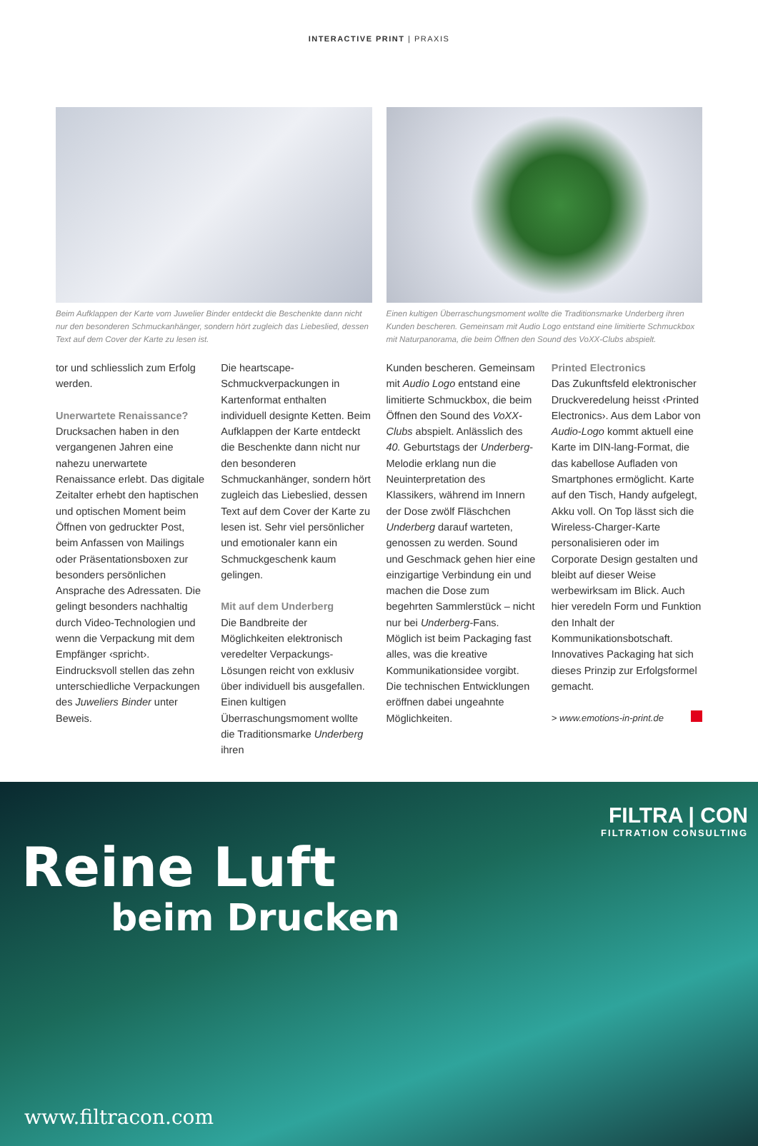INTERACTIVE PRINT | PRAXIS
Beim Aufklappen der Karte vom Juwelier Binder entdeckt die Beschenkte dann nicht nur den besonderen Schmuckanhänger, sondern hört zugleich das Liebeslied, dessen Text auf dem Cover der Karte zu lesen ist.
Einen kultigen Überraschungsmoment wollte die Traditionsmarke Underberg ihren Kunden bescheren. Gemeinsam mit Audio Logo entstand eine limitierte Schmuckbox mit Naturpanorama, die beim Öffnen den Sound des VoXX-Clubs abspielt.
tor und schliesslich zum Erfolg werden.
Unerwartete Renaissance?
Drucksachen haben in den vergangenen Jahren eine nahezu unerwartete Renaissance erlebt. Das digitale Zeitalter erhebt den haptischen und optischen Moment beim Öffnen von gedruckter Post, beim Anfassen von Mailings oder Präsentationsboxen zur besonders persönlichen Ansprache des Adressaten. Die gelingt besonders nachhaltig durch Video-Technologien und wenn die Verpackung mit dem Empfänger ‹spricht›.
Eindrucksvoll stellen das zehn unterschiedliche Verpackungen des Juweliers Binder unter Beweis.
Die heartscape-Schmuckverpackungen in Kartenformat enthalten individuell designte Ketten. Beim Aufklappen der Karte entdeckt die Beschenkte dann nicht nur den besonderen Schmuckanhänger, sondern hört zugleich das Liebeslied, dessen Text auf dem Cover der Karte zu lesen ist. Sehr viel persönlicher und emotionaler kann ein Schmuckgeschenk kaum gelingen.
Mit auf dem Underberg
Die Bandbreite der Möglichkeiten elektronisch veredelter Verpackungs-Lösungen reicht von exklusiv über individuell bis ausgefallen. Einen kultigen Überraschungsmoment wollte die Traditionsmarke Underberg ihren
Kunden bescheren. Gemeinsam mit Audio Logo entstand eine limitierte Schmuckbox, die beim Öffnen den Sound des VoXX-Clubs abspielt. Anlässlich des 40. Geburtstags der Underberg-Melodie erklang nun die Neuinterpretation des Klassikers, während im Innern der Dose zwölf Fläschchen Underberg darauf warteten, genossen zu werden. Sound und Geschmack gehen hier eine einzigartige Verbindung ein und machen die Dose zum begehrten Sammlerstück – nicht nur bei Underberg-Fans.
Möglich ist beim Packaging fast alles, was die kreative Kommunikationsidee vorgibt. Die technischen Entwicklungen eröffnen dabei ungeahnte Möglichkeiten.
Printed Electronics
Das Zukunftsfeld elektronischer Druckveredelung heisst ‹Printed Electronics›. Aus dem Labor von Audio-Logo kommt aktuell eine Karte im DIN-lang-Format, die das kabellose Aufladen von Smartphones ermöglicht. Karte auf den Tisch, Handy aufgelegt, Akku voll. On Top lässt sich die Wireless-Charger-Karte personalisieren oder im Corporate Design gestalten und bleibt auf dieser Weise werbewirksam im Blick. Auch hier veredeln Form und Funktion den Inhalt der Kommunikationsbotschaft. Innovatives Packaging hat sich dieses Prinzip zur Erfolgsformel gemacht.
> www.emotions-in-print.de
FILTRA | CON
FILTRATION CONSULTING
Reine Luft
beim Drucken
www.filtracon.com